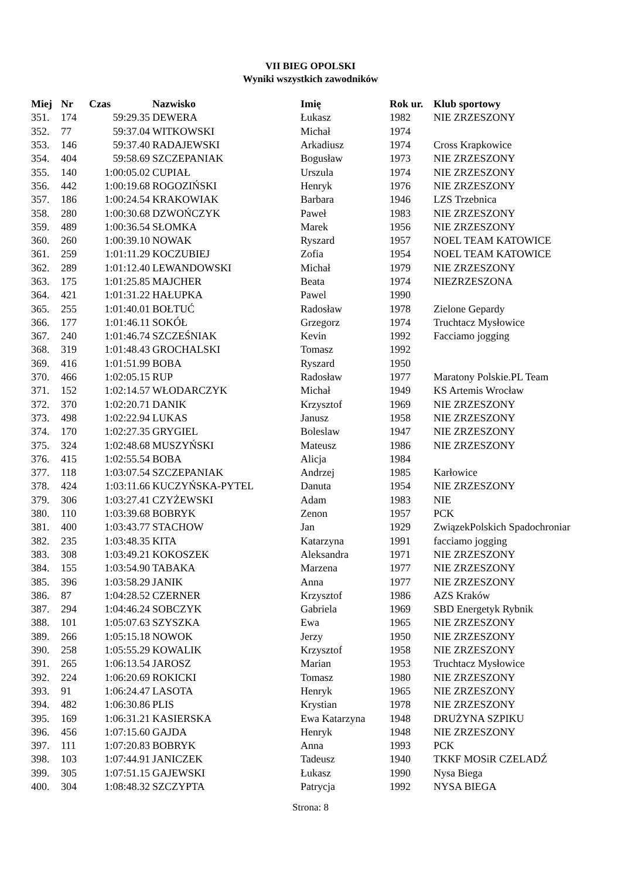VII BIEG OPOLSKI
Wyniki wszystkich zawodników
| Miej | Nr | Czas | Nazwisko | Imię | Rok ur. | Klub sportowy |
| --- | --- | --- | --- | --- | --- | --- |
| 351. | 174 | 59:29.35 | DEWERA | Łukasz | 1982 | NIE ZRZESZONY |
| 352. | 77 | 59:37.04 | WITKOWSKI | Michał | 1974 | |
| 353. | 146 | 59:37.40 | RADAJEWSKI | Arkadiusz | 1974 | Cross Krapkowice |
| 354. | 404 | 59:58.69 | SZCZEPANIAK | Bogusław | 1973 | NIE ZRZESZONY |
| 355. | 140 | 1:00:05.02 | CUPIAŁ | Urszula | 1974 | NIE ZRZESZONY |
| 356. | 442 | 1:00:19.68 | ROGOZIŃSKI | Henryk | 1976 | NIE ZRZESZONY |
| 357. | 186 | 1:00:24.54 | KRAKOWIAK | Barbara | 1946 | LZS Trzebnica |
| 358. | 280 | 1:00:30.68 | DZWOŃCZYK | Paweł | 1983 | NIE ZRZESZONY |
| 359. | 489 | 1:00:36.54 | SŁOMKA | Marek | 1956 | NIE ZRZESZONY |
| 360. | 260 | 1:00:39.10 | NOWAK | Ryszard | 1957 | NOEL TEAM KATOWICE |
| 361. | 259 | 1:01:11.29 | KOCZUBIEJ | Zofia | 1954 | NOEL TEAM KATOWICE |
| 362. | 289 | 1:01:12.40 | LEWANDOWSKI | Michał | 1979 | NIE ZRZESZONY |
| 363. | 175 | 1:01:25.85 | MAJCHER | Beata | 1974 | NIEZRZESZONA |
| 364. | 421 | 1:01:31.22 | HAŁUPKA | Pawel | 1990 | |
| 365. | 255 | 1:01:40.01 | BOŁTUĆ | Radosław | 1978 | Zielone Gepardy |
| 366. | 177 | 1:01:46.11 | SOKÓŁ | Grzegorz | 1974 | Truchtacz Mysłowice |
| 367. | 240 | 1:01:46.74 | SZCZEŚNIAK | Kevin | 1992 | Facciamo jogging |
| 368. | 319 | 1:01:48.43 | GROCHALSKI | Tomasz | 1992 | |
| 369. | 416 | 1:01:51.99 | BOBA | Ryszard | 1950 | |
| 370. | 466 | 1:02:05.15 | RUP | Radosław | 1977 | Maratony Polskie.PL Team |
| 371. | 152 | 1:02:14.57 | WŁODARCZYK | Michał | 1949 | KS Artemis Wrocław |
| 372. | 370 | 1:02:20.71 | DANIK | Krzysztof | 1969 | NIE ZRZESZONY |
| 373. | 498 | 1:02:22.94 | LUKAS | Janusz | 1958 | NIE ZRZESZONY |
| 374. | 170 | 1:02:27.35 | GRYGIEL | Boleslaw | 1947 | NIE ZRZESZONY |
| 375. | 324 | 1:02:48.68 | MUSZYŃSKI | Mateusz | 1986 | NIE ZRZESZONY |
| 376. | 415 | 1:02:55.54 | BOBA | Alicja | 1984 | |
| 377. | 118 | 1:03:07.54 | SZCZEPANIAK | Andrzej | 1985 | Karłowice |
| 378. | 424 | 1:03:11.66 | KUCZYŃSKA-PYTEL | Danuta | 1954 | NIE ZRZESZONY |
| 379. | 306 | 1:03:27.41 | CZYŻEWSKI | Adam | 1983 | NIE |
| 380. | 110 | 1:03:39.68 | BOBRYK | Zenon | 1957 | PCK |
| 381. | 400 | 1:03:43.77 | STACHOW | Jan | 1929 | ZwiązekPolskich Spadochroniar |
| 382. | 235 | 1:03:48.35 | KITA | Katarzyna | 1991 | facciamo jogging |
| 383. | 308 | 1:03:49.21 | KOKOSZEK | Aleksandra | 1971 | NIE ZRZESZONY |
| 384. | 155 | 1:03:54.90 | TABAKA | Marzena | 1977 | NIE ZRZESZONY |
| 385. | 396 | 1:03:58.29 | JANIK | Anna | 1977 | NIE ZRZESZONY |
| 386. | 87 | 1:04:28.52 | CZERNER | Krzysztof | 1986 | AZS Kraków |
| 387. | 294 | 1:04:46.24 | SOBCZYK | Gabriela | 1969 | SBD Energetyk Rybnik |
| 388. | 101 | 1:05:07.63 | SZYSZKA | Ewa | 1965 | NIE ZRZESZONY |
| 389. | 266 | 1:05:15.18 | NOWOK | Jerzy | 1950 | NIE ZRZESZONY |
| 390. | 258 | 1:05:55.29 | KOWALIK | Krzysztof | 1958 | NIE ZRZESZONY |
| 391. | 265 | 1:06:13.54 | JAROSZ | Marian | 1953 | Truchtacz Mysłowice |
| 392. | 224 | 1:06:20.69 | ROKICKI | Tomasz | 1980 | NIE ZRZESZONY |
| 393. | 91 | 1:06:24.47 | LASOTA | Henryk | 1965 | NIE ZRZESZONY |
| 394. | 482 | 1:06:30.86 | PLIS | Krystian | 1978 | NIE ZRZESZONY |
| 395. | 169 | 1:06:31.21 | KASIERSKA | Ewa Katarzyna | 1948 | DRUŻYNA SZPIKU |
| 396. | 456 | 1:07:15.60 | GAJDA | Henryk | 1948 | NIE ZRZESZONY |
| 397. | 111 | 1:07:20.83 | BOBRYK | Anna | 1993 | PCK |
| 398. | 103 | 1:07:44.91 | JANICZEK | Tadeusz | 1940 | TKKF MOSiR CZELADŹ |
| 399. | 305 | 1:07:51.15 | GAJEWSKI | Łukasz | 1990 | Nysa Biega |
| 400. | 304 | 1:08:48.32 | SZCZYPTA | Patrycja | 1992 | NYSA BIEGA |
Strona: 8